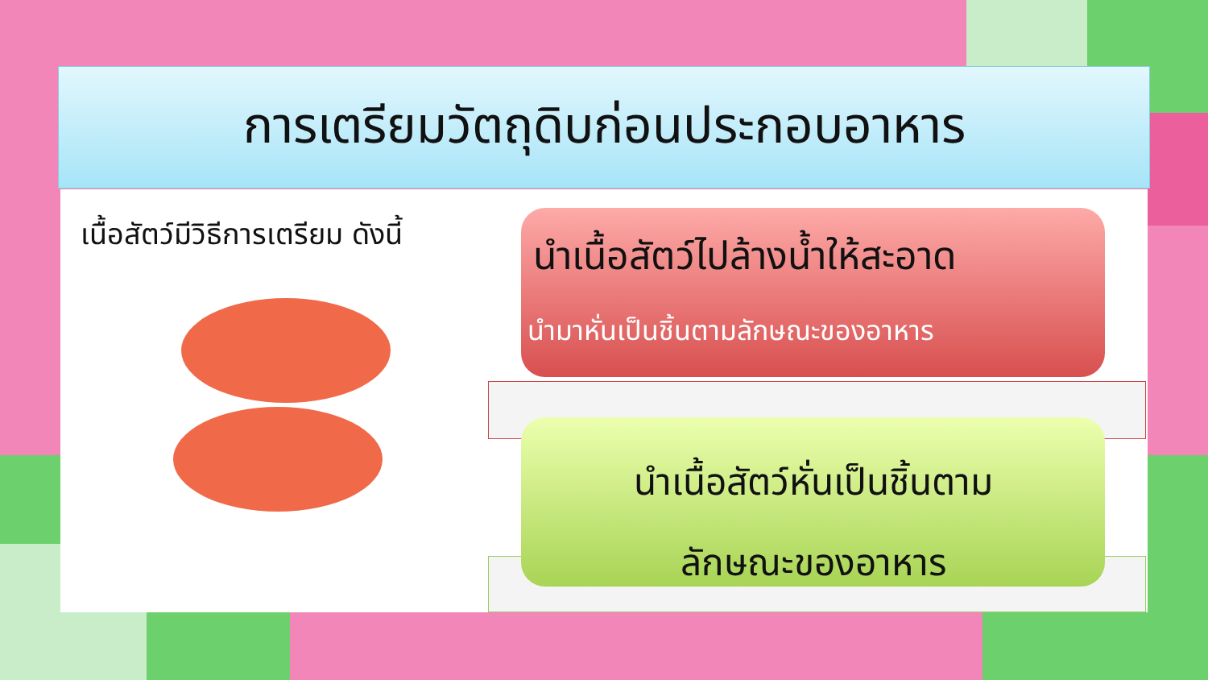การเตรียมวัตถุดิบก่อนประกอบอาหาร
เนื้อสัตว์มีวิธีการเตรียม ดังนี้
นำเนื้อสัตว์ไปล้างน้ำให้สะอาด
นำมาหั่นเป็นชิ้นตามลักษณะของอาหาร
นำเนื้อสัตว์หั่นเป็นชิ้นตาม
ลักษณะของอาหาร